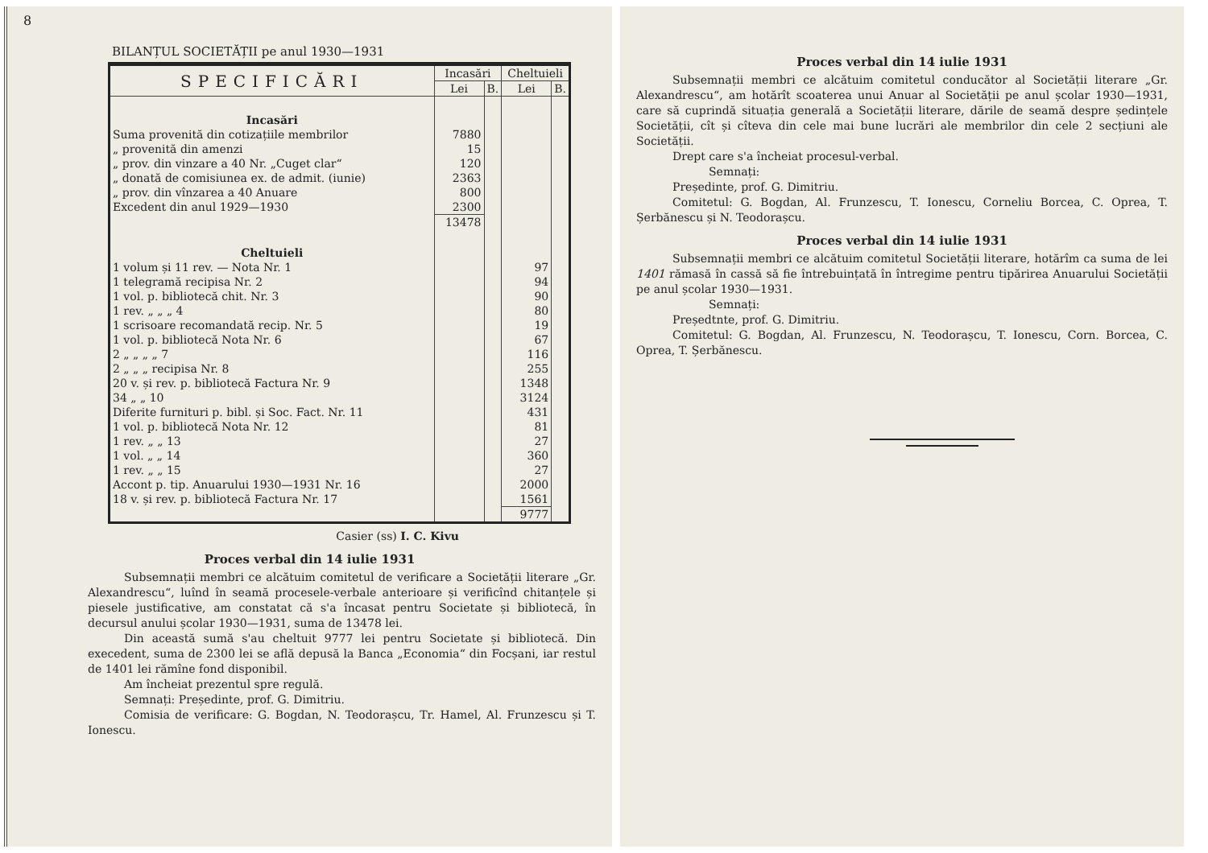8
BILANȚUL SOCIETĂȚII pe anul 1930—1931
| SPECIFICĂRI | Incasări | | Cheltuieli | |
| --- | --- | --- | --- | --- |
| | Lei | B. | Lei | B. |
| Incasări | | | | |
| Suma provenită din cotizațiile membrilor | 7880 | | | |
| „ provenită din amenzi | 15 | | | |
| „ prov. din vinzare a 40 Nr. „Cuget clar“ | 120 | | | |
| „ donată de comisiunea ex. de admit. (iunie) | 2363 | | | |
| „ prov. din vînzarea a 40 Anuare | 800 | | | |
| Excedent din anul 1929—1930 | 2300 | | | |
| | 13478 | | | |
| Cheltuieli | | | | |
| 1 volum și 11 rev. — Nota Nr. 1 | | | 97 | |
| 1 telegramă recipisa Nr. 2 | | | 94 | |
| 1 vol. p. bibliotecă chit. Nr. 3 | | | 90 | |
| 1 rev. „ „ „ 4 | | | 80 | |
| 1 scrisoare recomandată recip. Nr. 5 | | | 19 | |
| 1 vol. p. bibliotecă Nota Nr. 6 | | | 67 | |
| 2 „ „ „ „ 7 | | | 116 | |
| 2 „ „ „ recipisa Nr. 8 | | | 255 | |
| 20 v. și rev. p. bibliotecă Factura Nr. 9 | | | 1348 | |
| 34 „ „ 10 | | | 3124 | |
| Diferite furnituri p. bibl. și Soc. Fact. Nr. 11 | | | 431 | |
| 1 vol. p. bibliotecă Nota Nr. 12 | | | 81 | |
| 1 rev. „ „ 13 | | | 27 | |
| 1 vol. „ „ 14 | | | 360 | |
| 1 rev. „ „ 15 | | | 27 | |
| Accont p. tip. Anuarului 1930—1931 Nr. 16 | | | 2000 | |
| 18 v. și rev. p. bibliotecă Factura Nr. 17 | | | 1561 | |
| | | | 9777 | |
Casier (ss) I. C. Kivu
Proces verbal din 14 iulie 1931
Subsemnații membri ce alcătuim comitetul de verificare a Societății literare „Gr. Alexandrescu“, luînd în seamă procesele-verbale anterioare și verificînd chitanțele și piesele justificative, am constatat că s'a încasat pentru Societate și bibliotecă, în decursul anului școlar 1930—1931, suma de 13478 lei.
Din această sumă s'au cheltuit 9777 lei pentru Societate și bibliotecă. Din execedent, suma de 2300 lei se află depusă la Banca „Economia“ din Focșani, iar restul de 1401 lei rămîne fond disponibil.
Am încheiat prezentul spre regulă.
Semnați: Președinte, prof. G. Dimitriu.
Comisia de verificare: G. Bogdan, N. Teodorașcu, Tr. Hamel, Al. Frunzescu și T. Ionescu.
Proces verbal din 14 iulie 1931
Subsemnații membri ce alcătuim comitetul conducător al Societății literare „Gr. Alexandrescu“, am hotărît scoaterea unui Anuar al Societății pe anul școlar 1930—1931, care să cuprindă situația generală a Societății literare, dările de seamă despre ședințele Societății, cît și cîteva din cele mai bune lucrări ale membrilor din cele 2 secțiuni ale Societății.
Drept care s'a încheiat procesul-verbal.
Semnați:
Președinte, prof. G. Dimitriu.
Comitetul: G. Bogdan, Al. Frunzescu, T. Ionescu, Corneliu Borcea, C. Oprea, T. Șerbănescu și N. Teodorașcu.
Proces verbal din 14 iulie 1931
Subsemnații membri ce alcătuim comitetul Societății literare, hotărîm ca suma de lei 1401 rămasă în cassă să fie întrebuințată în întregime pentru tipărirea Anuarului Societății pe anul școlar 1930—1931.
Semnați:
Președtnte, prof. G. Dimitriu.
Comitetul: G. Bogdan, Al. Frunzescu, N. Teodorașcu, T. Ionescu, Corn. Borcea, C. Oprea, T. Șerbănescu.